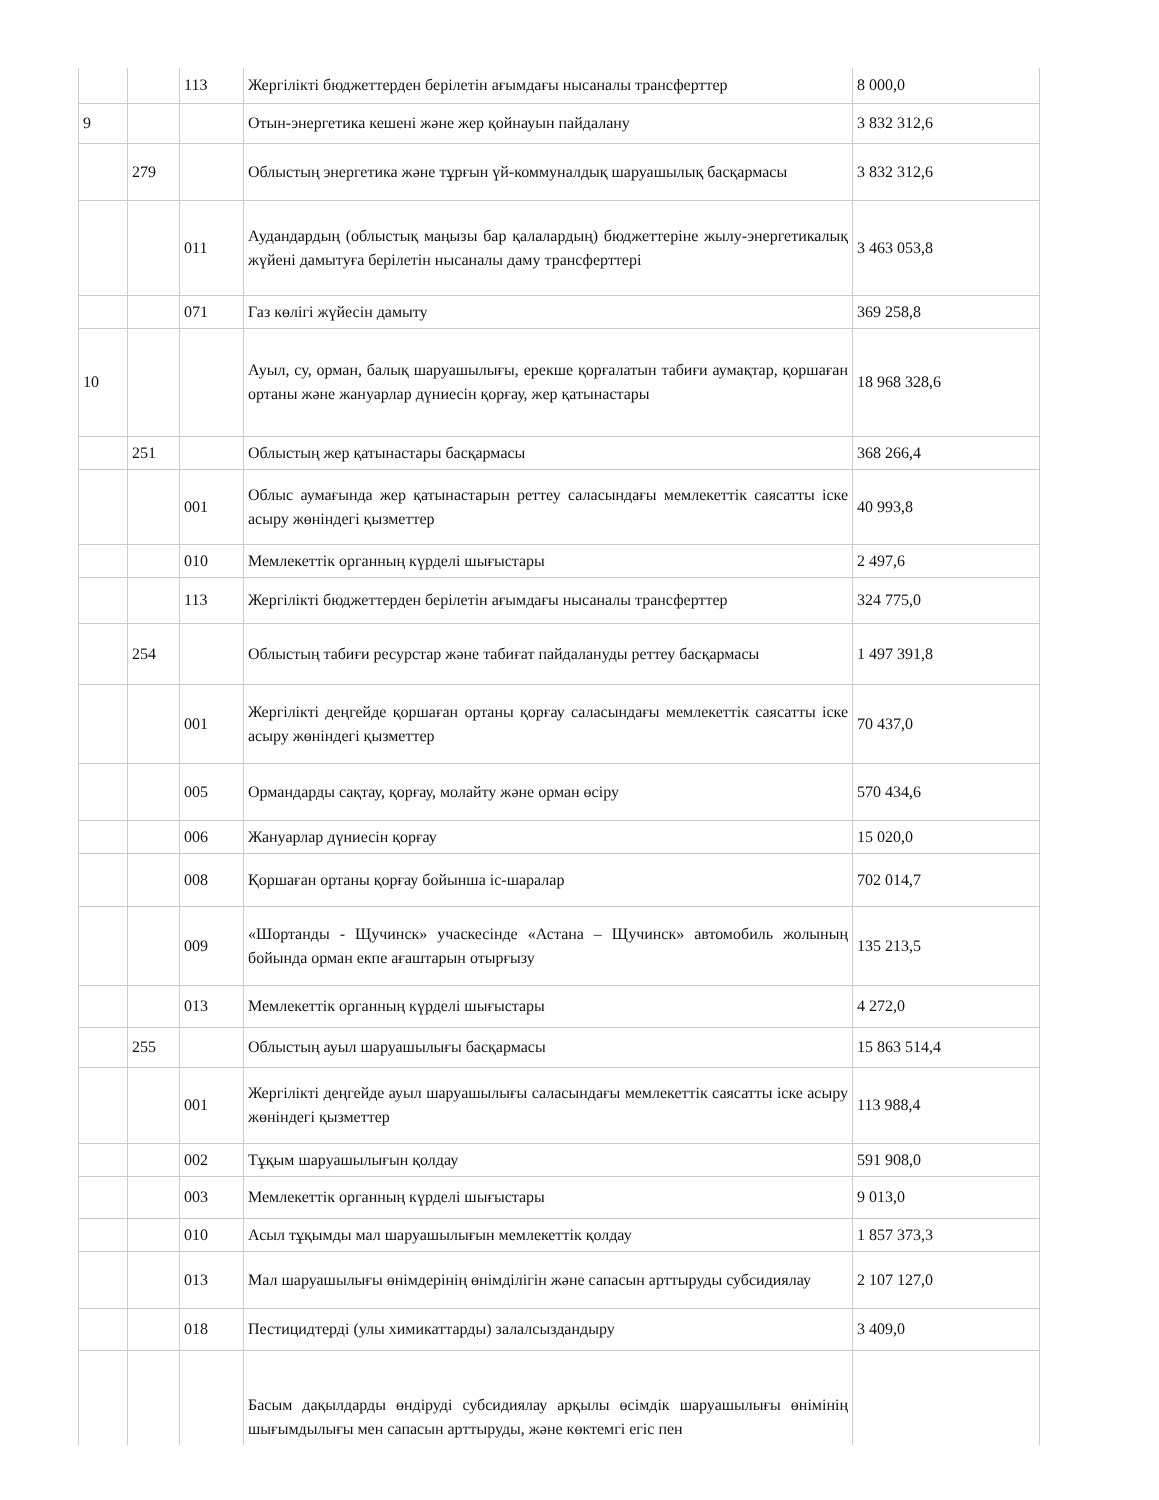| | | 113 | Жергілікті бюджеттерден берілетін ағымдағы нысаналы трансферттер | 8 000,0 |
| 9 | | | Отын-энергетика кешені және жер қойнауын пайдалану | 3 832 312,6 |
| | 279 | | Облыстың энергетика және тұрғын үй-коммуналдық шаруашылық басқармасы | 3 832 312,6 |
| | | 011 | Аудандардың (облыстық маңызы бар қалалардың) бюджеттеріне жылу-энергетикалық жүйені дамытуға берілетін нысаналы даму трансферттері | 3 463 053,8 |
| | | 071 | Газ көлігі жүйесін дамыту | 369 258,8 |
| 10 | | | Ауыл, су, орман, балық шаруашылығы, ерекше қорғалатын табиғи аумақтар, қоршаған ортаны және жануарлар дүниесін қорғау, жер қатынастары | 18 968 328,6 |
| | 251 | | Облыстың жер қатынастары басқармасы | 368 266,4 |
| | | 001 | Облыс аумағында жер қатынастарын реттеу саласындағы мемлекеттік саясатты іске асыру жөніндегі қызметтер | 40 993,8 |
| | | 010 | Мемлекеттік органның күрделі шығыстары | 2 497,6 |
| | | 113 | Жергілікті бюджеттерден берілетін ағымдағы нысаналы трансферттер | 324 775,0 |
| | 254 | | Облыстың табиғи ресурстар және табиғат пайдалануды реттеу басқармасы | 1 497 391,8 |
| | | 001 | Жергілікті деңгейде қоршаған ортаны қорғау саласындағы мемлекеттік саясатты іске асыру жөніндегі қызметтер | 70 437,0 |
| | | 005 | Ормандарды сақтау, қорғау, молайту және орман өсіру | 570 434,6 |
| | | 006 | Жануарлар дүниесін қорғау | 15 020,0 |
| | | 008 | Қоршаған ортаны қорғау бойынша іс-шаралар | 702 014,7 |
| | | 009 | «Шортанды - Щучинск» учаскесінде «Астана – Щучинск» автомобиль жолының бойында орман екпе ағаштарын отырғызу | 135 213,5 |
| | | 013 | Мемлекеттік органның күрделі шығыстары | 4 272,0 |
| | 255 | | Облыстың ауыл шаруашылығы басқармасы | 15 863 514,4 |
| | | 001 | Жергілікті деңгейде ауыл шаруашылығы саласындағы мемлекеттік саясатты іске асыру жөніндегі қызметтер | 113 988,4 |
| | | 002 | Тұқым шаруашылығын қолдау | 591 908,0 |
| | | 003 | Мемлекеттік органның күрделі шығыстары | 9 013,0 |
| | | 010 | Асыл тұқымды мал шаруашылығын мемлекеттік қолдау | 1 857 373,3 |
| | | 013 | Мал шаруашылығы өнімдерінің өнімділігін және сапасын арттыруды субсидиялау | 2 107 127,0 |
| | | 018 | Пестицидтерді (улы химикаттарды) залалсыздандыру | 3 409,0 |
| | | | Басым дақылдарды өндіруді субсидиялау арқылы өсімдік шаруашылығы өнімінің шығымдылығы мен сапасын арттыруды, және көктемгі егіс пен | |